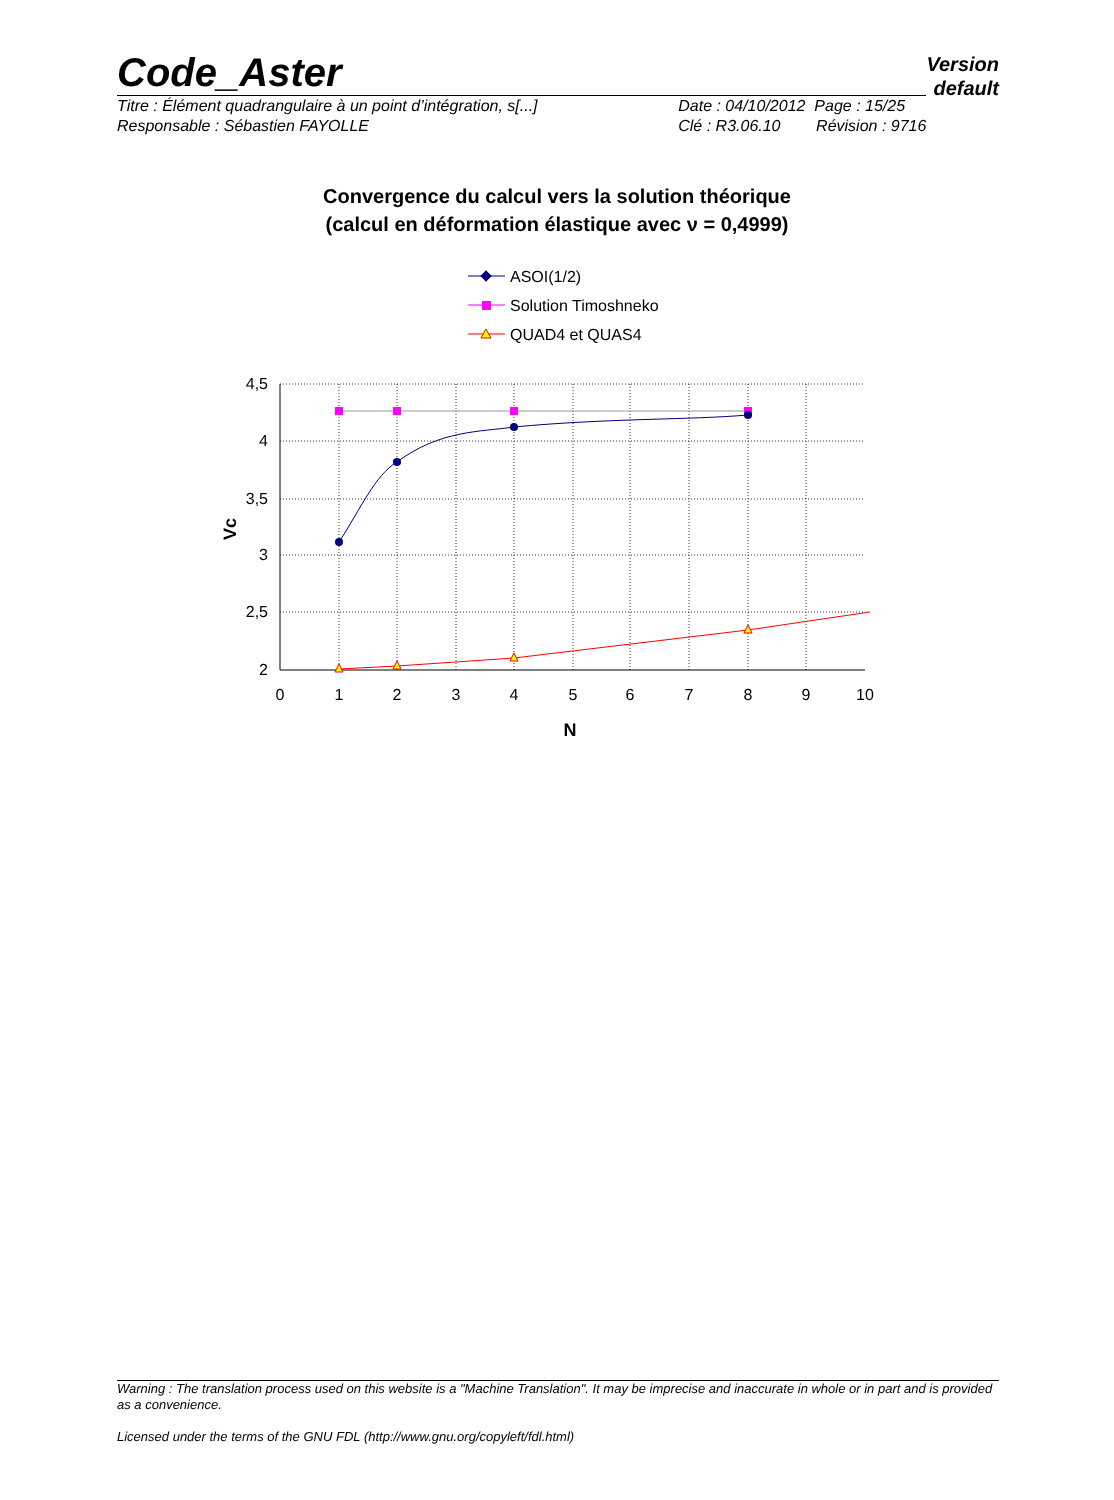Code_Aster
Version
default
Titre : Élément quadrangulaire à un point d’intégration, s[...]
Responsable : Sébastien FAYOLLE
Date : 04/10/2012 Page : 15/25
Clé : R3.06.10 Révision : 9716
Convergence du calcul vers la solution théorique
(calcul en déformation élastique avec ν = 0,4999)
ASOI(1/2)
Solution Timoshneko
QUAD4 et QUAS4
4,5
4
3,5
3
2,5
2
0
1
2
3
4
5
6
7
8
9
10
N
Vc
Warning : The translation process used on this website is a "Machine Translation". It may be imprecise and inaccurate in whole or in part and is provided as a convenience.
Licensed under the terms of the GNU FDL (http://www.gnu.org/copyleft/fdl.html)